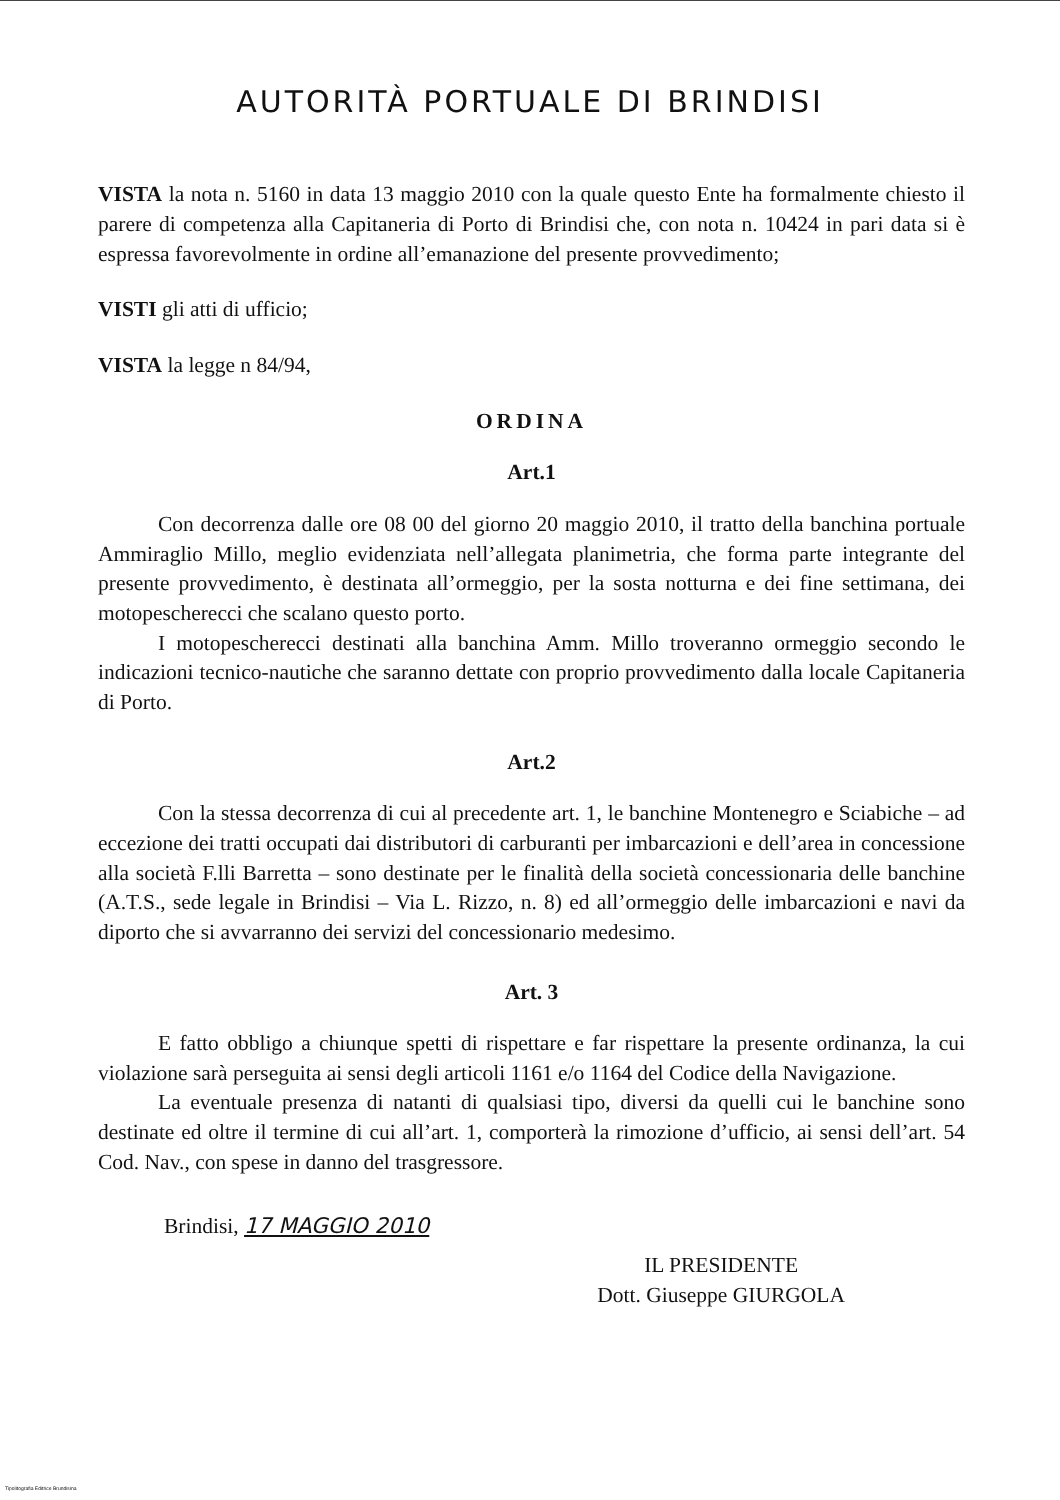AUTORITÀ PORTUALE DI BRINDISI
VISTA la nota n. 5160 in data 13 maggio 2010 con la quale questo Ente ha formalmente chiesto il parere di competenza alla Capitaneria di Porto di Brindisi che, con nota n. 10424 in pari data si è espressa favorevolmente in ordine all’emanazione del presente provvedimento;
VISTI gli atti di ufficio;
VISTA la legge n 84/94,
ORDINA
Art.1
Con decorrenza dalle ore 08 00 del giorno 20 maggio 2010, il tratto della banchina portuale Ammiraglio Millo, meglio evidenziata nell’allegata planimetria, che forma parte integrante del presente provvedimento, è destinata all’ormeggio, per la sosta notturna e dei fine settimana, dei motopescherecci che scalano questo porto.
I motopescherecci destinati alla banchina Amm. Millo troveranno ormeggio secondo le indicazioni tecnico-nautiche che saranno dettate con proprio provvedimento dalla locale Capitaneria di Porto.
Art.2
Con la stessa decorrenza di cui al precedente art. 1, le banchine Montenegro e Sciabiche – ad eccezione dei tratti occupati dai distributori di carburanti per imbarcazioni e dell’area in concessione alla società F.lli Barretta – sono destinate per le finalità della società concessionaria delle banchine (A.T.S., sede legale in Brindisi – Via L. Rizzo, n. 8) ed all’ormeggio delle imbarcazioni e navi da diporto che si avvarranno dei servizi del concessionario medesimo.
Art. 3
E fatto obbligo a chiunque spetti di rispettare e far rispettare la presente ordinanza, la cui violazione sarà perseguita ai sensi degli articoli 1161 e/o 1164 del Codice della Navigazione.
La eventuale presenza di natanti di qualsiasi tipo, diversi da quelli cui le banchine sono destinate ed oltre il termine di cui all’art. 1, comporterà la rimozione d’ufficio, ai sensi dell’art. 54 Cod. Nav., con spese in danno del trasgressore.
Brindisi, 17 MAGGIO 2010
IL PRESIDENTE
Dott. Giuseppe GIURGOLA
Tipolitografia Editrice Brundisina